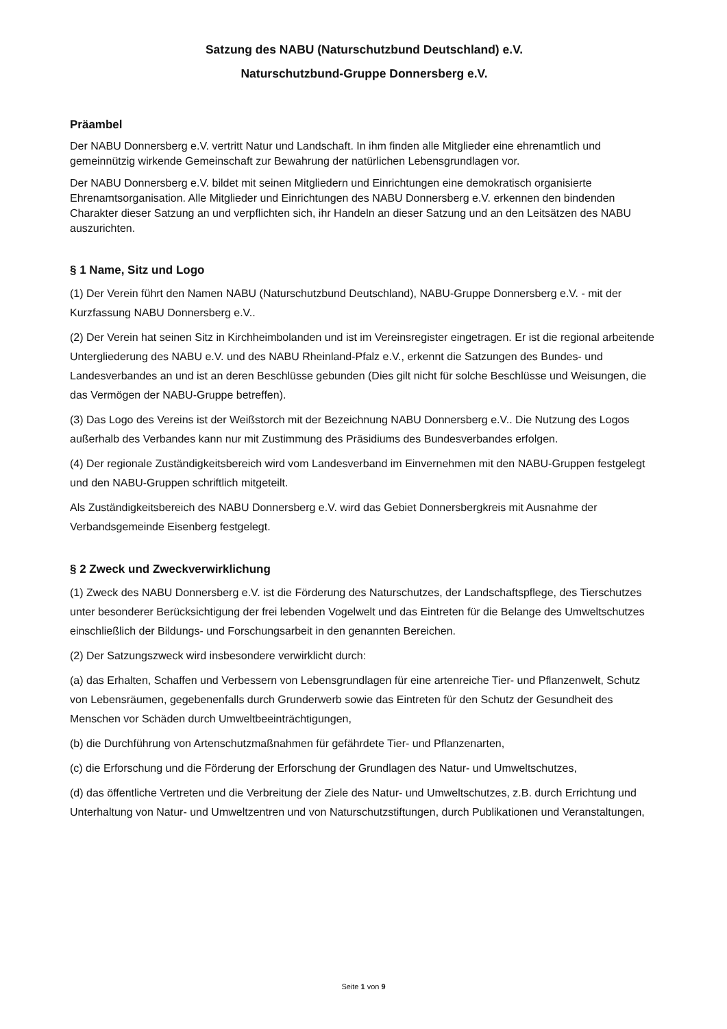Satzung des NABU (Naturschutzbund Deutschland) e.V.
Naturschutzbund-Gruppe Donnersberg e.V.
Präambel
Der NABU Donnersberg e.V. vertritt Natur und Landschaft. In ihm finden alle Mitglieder eine ehrenamtlich und gemeinnützig wirkende Gemeinschaft zur Bewahrung der natürlichen Lebensgrundlagen vor.
Der NABU Donnersberg e.V. bildet mit seinen Mitgliedern und Einrichtungen eine demokratisch organisierte Ehrenamtsorganisation. Alle Mitglieder und Einrichtungen des NABU Donnersberg e.V. erkennen den bindenden Charakter dieser Satzung an und verpflichten sich, ihr Handeln an dieser Satzung und an den Leitsätzen des NABU auszurichten.
§ 1 Name, Sitz und Logo
(1) Der Verein führt den Namen NABU (Naturschutzbund Deutschland), NABU-Gruppe Donnersberg e.V. - mit der Kurzfassung NABU Donnersberg e.V..
(2) Der Verein hat seinen Sitz in Kirchheimbolanden und ist im Vereinsregister eingetragen. Er ist die regional arbeitende Untergliederung des NABU e.V. und des NABU Rheinland-Pfalz e.V., erkennt die Satzungen des Bundes- und Landesverbandes an und ist an deren Beschlüsse gebunden (Dies gilt nicht für solche Beschlüsse und Weisungen, die das Vermögen der NABU-Gruppe betreffen).
(3) Das Logo des Vereins ist der Weißstorch mit der Bezeichnung NABU Donnersberg e.V.. Die Nutzung des Logos außerhalb des Verbandes kann nur mit Zustimmung des Präsidiums des Bundesverbandes erfolgen.
(4) Der regionale Zuständigkeitsbereich wird vom Landesverband im Einvernehmen mit den NABU-Gruppen festgelegt und den NABU-Gruppen schriftlich mitgeteilt.
Als Zuständigkeitsbereich des NABU Donnersberg e.V. wird das Gebiet Donnersbergkreis mit Ausnahme der Verbandsgemeinde Eisenberg festgelegt.
§ 2 Zweck und Zweckverwirklichung
(1) Zweck des NABU Donnersberg e.V. ist die Förderung des Naturschutzes, der Landschaftspflege, des Tierschutzes unter besonderer Berücksichtigung der frei lebenden Vogelwelt und das Eintreten für die Belange des Umweltschutzes einschließlich der Bildungs- und Forschungsarbeit in den genannten Bereichen.
(2) Der Satzungszweck wird insbesondere verwirklicht durch:
(a) das Erhalten, Schaffen und Verbessern von Lebensgrundlagen für eine artenreiche Tier- und Pflanzenwelt, Schutz von Lebensräumen, gegebenenfalls durch Grunderwerb sowie das Eintreten für den Schutz der Gesundheit des Menschen vor Schäden durch Umweltbeeinträchtigungen,
(b) die Durchführung von Artenschutzmaßnahmen für gefährdete Tier- und Pflanzenarten,
(c) die Erforschung und die Förderung der Erforschung der Grundlagen des Natur- und Umweltschutzes,
(d) das öffentliche Vertreten und die Verbreitung der Ziele des Natur- und Umweltschutzes, z.B. durch Errichtung und Unterhaltung von Natur- und Umweltzentren und von Naturschutzstiftungen, durch Publikationen und Veranstaltungen,
Seite 1 von 9